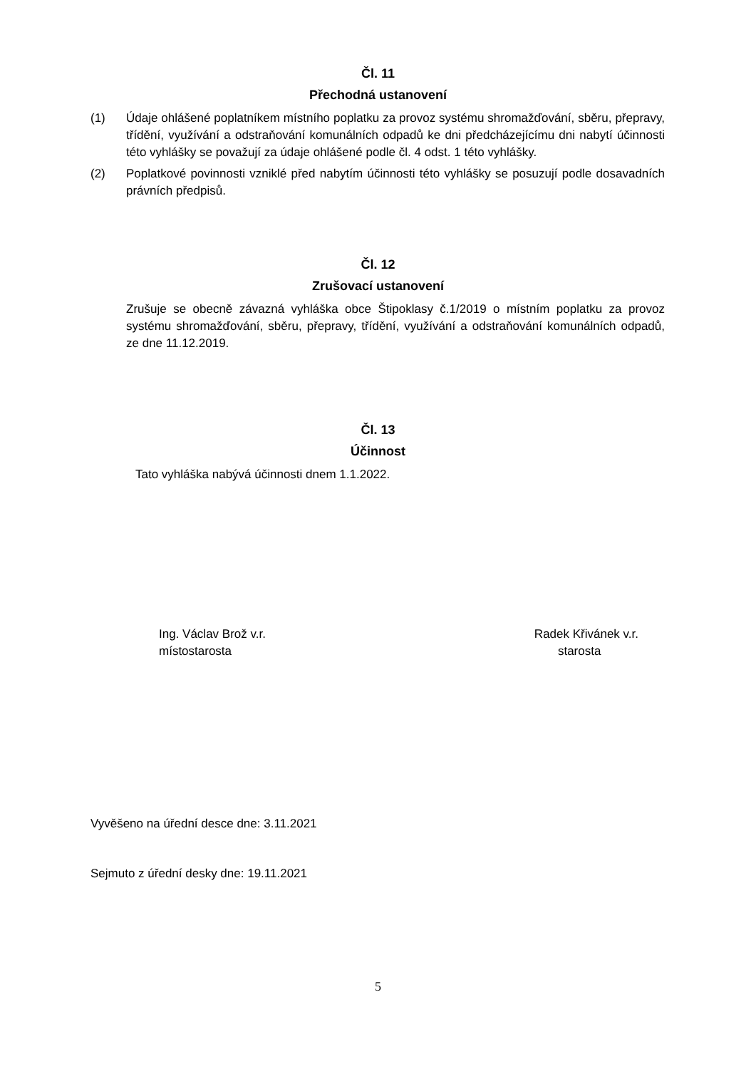Čl. 11
Přechodná ustanovení
(1) Údaje ohlášené poplatníkem místního poplatku za provoz systému shromažďování, sběru, přepravy, třídění, využívání a odstraňování komunálních odpadů ke dni předcházejícímu dni nabytí účinnosti této vyhlášky se považují za údaje ohlášené podle čl. 4 odst. 1 této vyhlášky.
(2) Poplatkové povinnosti vzniklé před nabytím účinnosti této vyhlášky se posuzují podle dosavadních právních předpisů.
Čl. 12
Zrušovací ustanovení
Zrušuje se obecně závazná vyhláška obce Štipoklasy č.1/2019 o místním poplatku za provoz systému shromažďování, sběru, přepravy, třídění, využívání a odstraňování komunálních odpadů, ze dne 11.12.2019.
Čl. 13
Účinnost
Tato vyhláška nabývá účinnosti dnem 1.1.2022.
Ing. Václav Brož v.r.
místostarosta
Radek Křivánek v.r.
starosta
Vyvěšeno na úřední desce dne: 3.11.2021
Sejmuto z úřední desky dne: 19.11.2021
5